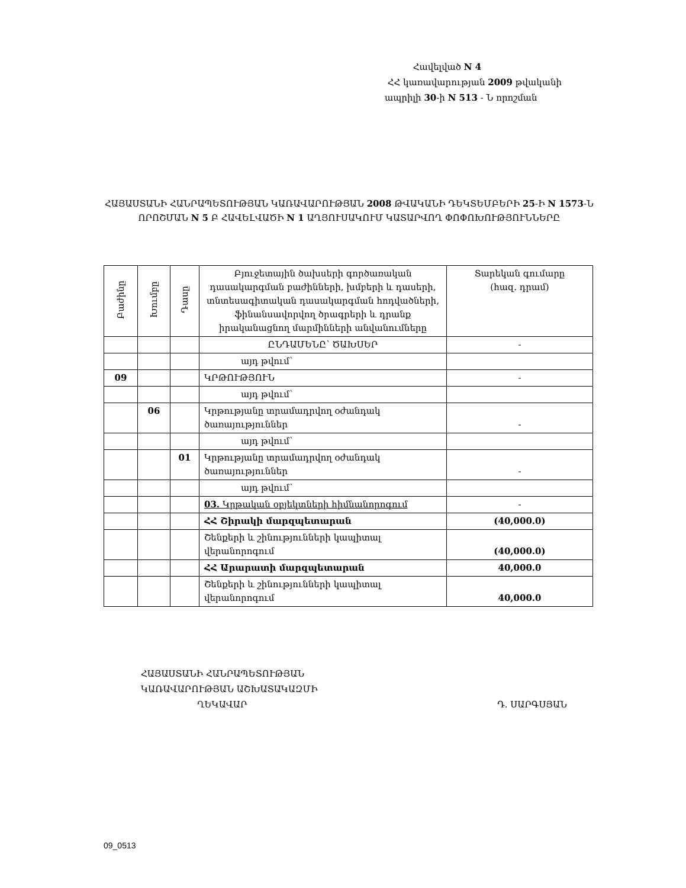Հավելված N 4
ՀՀ կառավարության 2009 թվականի
ապրիլի 30-ի N 513 - Ն որոշման
ՀԱՅԱՍՏԱՆԻ ՀԱՆՐԱՊԵՏՈՒԹՅԱՆ ԿԱՌԱՎԱՐՈՒԹՅԱՆ 2008 ԹՎԱԿԱՆԻ ԴԵԿՏԵՄԲԵՐԻ 25-Ի N 1573-Ն ՈՐՈՇՄԱՆ N 5 Բ ՀԱՎԵԼՎԱԾԻ N 1 ԱՂՅՈՒՍԱԿՈՒՄ ԿԱՏԱՐՎՈՂ ՓՈՓՈԽՈՒԹՅՈՒՆՆԵՐԸ
| Բաժինը | Խումբը | Դասը | Բյուջետային ծախսերի գործառական դասակարգման բաժինների, խմբերի և դասերի, տնտեսագիտական դասակարգման հոդվածների, ֆինանսավորվող ծրագրերի և դրանք իրականացնող մարմինների անվանումները | Տարեկան գումարը (հազ. դրամ) |
| --- | --- | --- | --- | --- |
| | | | ԸՆԴԱՄԵՆԸ՝ ԾԱԽՍԵՐ | - |
| | | | այդ թվում՝ | |
| 09 | | | ԿՐԹՈՒԹՅՈՒՆ | - |
| | | | այդ թվում՝ | |
| | 06 | | Կրթությանը տրամադրվող օժանդակ ծառայություններ | - |
| | | | այդ թվում՝ | |
| | | 01 | Կրթությանը տրամադրվող օժանդակ ծառայություններ | - |
| | | | այդ թվում՝ | |
| | | | 03. Կրթական օբյեկտների հիմնանորոգում | - |
| | | | ՀՀ Շիրակի մարզպետարան | (40,000.0) |
| | | | Շենքերի և շինությունների կապիտալ վերանորոգում | (40,000.0) |
| | | | ՀՀ Արարատի մարզպետարան | 40,000.0 |
| | | | Շենքերի և շինությունների կապիտալ վերանորոգում | 40,000.0 |
ՀԱՅԱՍՏԱՆԻ ՀԱՆՐԱՊԵՏՈՒԹՅԱՆ
ԿԱՌԱՎԱՐՈՒԹՅԱՆ ԱՇԽԱՏԱԿԱԶՄԻ
ՂԵԿԱՎԱՐ Դ. ՍԱՐԳՍՅԱՆ
09_0513